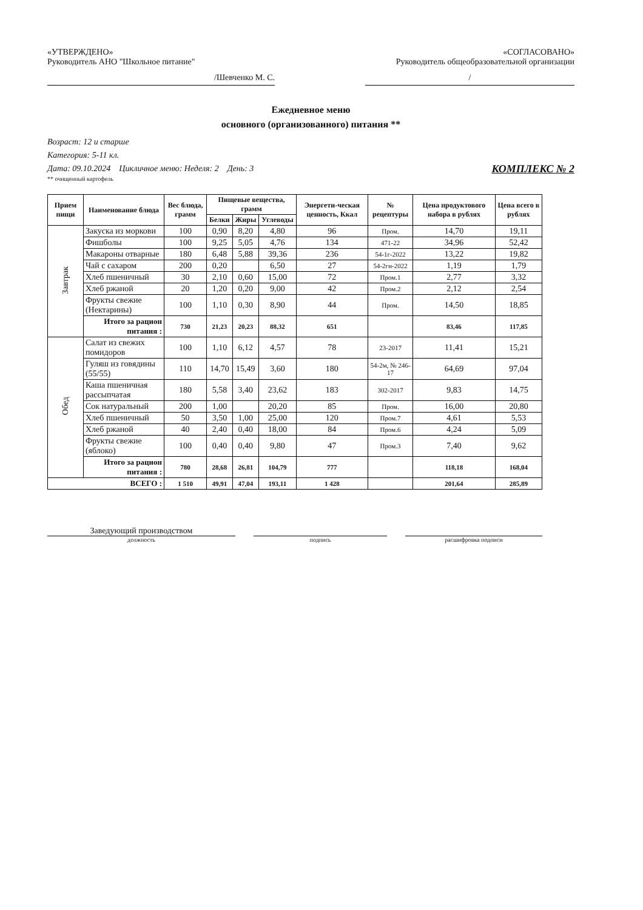«УТВЕРЖДЕНО»
Руководитель АНО "Школьное питание"
/Шевченко М. С.
«СОГЛАСОВАНО»
Руководитель общеобразовательной организации
/
Ежедневное меню
основного (организованного) питания **
Возраст: 12 и старше
Категория: 5-11 кл.
Дата: 09.10.2024 Цикличное меню: Неделя: 2 День: 3 КОМПЛЕКС № 2
** очищенный картофель
| Прием пищи | Наименование блюда | Вес блюда, грамм | Пищевые вещества, грамм | | | Энергети-ческая ценность, Ккал | № рецептуры | Цена продуктового набора в рублях | Цена всего в рублях |
| --- | --- | --- | --- | --- | --- | --- | --- | --- | --- |
| | | | Белки | Жиры | Углеводы | | | | |
| Завтрак | Закуска из моркови | 100 | 0,90 | 8,20 | 4,80 | 96 | Пром. | 14,70 | 19,11 |
| | Фишболы | 100 | 9,25 | 5,05 | 4,76 | 134 | 471-22 | 34,96 | 52,42 |
| | Макароны отварные | 180 | 6,48 | 5,88 | 39,36 | 236 | 54-1г-2022 | 13,22 | 19,82 |
| | Чай с сахаром | 200 | 0,20 | | 6,50 | 27 | 54-2гн-2022 | 1,19 | 1,79 |
| | Хлеб пшеничный | 30 | 2,10 | 0,60 | 15,00 | 72 | Пром.1 | 2,77 | 3,32 |
| | Хлеб ржаной | 20 | 1,20 | 0,20 | 9,00 | 42 | Пром.2 | 2,12 | 2,54 |
| | Фрукты свежие (Нектарины) | 100 | 1,10 | 0,30 | 8,90 | 44 | Пром. | 14,50 | 18,85 |
| | Итого за рацион питания : | 730 | 21,23 | 20,23 | 88,32 | 651 | | 83,46 | 117,85 |
| Обед | Салат из свежих помидоров | 100 | 1,10 | 6,12 | 4,57 | 78 | 23-2017 | 11,41 | 15,21 |
| | Гуляш из говядины (55/55) | 110 | 14,70 | 15,49 | 3,60 | 180 | 54-2м, № 246-17 | 64,69 | 97,04 |
| | Каша пшеничная рассыпчатая | 180 | 5,58 | 3,40 | 23,62 | 183 | 302-2017 | 9,83 | 14,75 |
| | Сок натуральный | 200 | 1,00 | | 20,20 | 85 | Пром. | 16,00 | 20,80 |
| | Хлеб пшеничный | 50 | 3,50 | 1,00 | 25,00 | 120 | Пром.7 | 4,61 | 5,53 |
| | Хлеб ржаной | 40 | 2,40 | 0,40 | 18,00 | 84 | Пром.6 | 4,24 | 5,09 |
| | Фрукты свежие (яблоко) | 100 | 0,40 | 0,40 | 9,80 | 47 | Пром.3 | 7,40 | 9,62 |
| | Итого за рацион питания : | 780 | 28,68 | 26,81 | 104,79 | 777 | | 118,18 | 168,04 |
| ВСЕГО : | | 1 510 | 49,91 | 47,04 | 193,11 | 1 428 | | 201,64 | 285,89 |
Заведующий производством
должность подпись расшифровка подписи